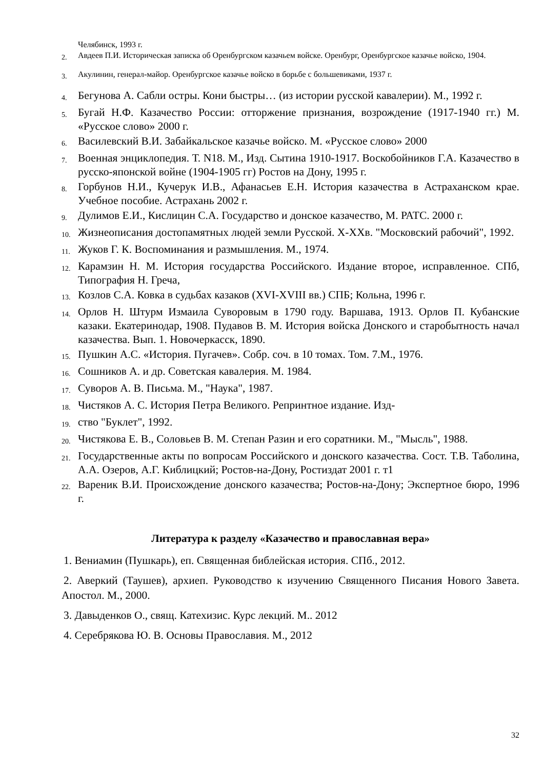Челябинск, 1993 г.
2. Авдеев П.И. Историческая записка об Оренбургском казачьем войске. Оренбург, Оренбургское казачье войско, 1904.
3. Акулинин, генерал-майор. Оренбургское казачье войско в борьбе с большевиками, 1937 г.
4. Бегунова А. Сабли остры. Кони быстры… (из истории русской кавалерии). М., 1992 г.
5. Бугай Н.Ф. Казачество России: отторжение признания, возрождение (1917-1940 гг.) М. «Русское слово» 2000 г.
6. Василевский В.И. Забайкальское казачье войско. М. «Русское слово» 2000
7. Военная энциклопедия. Т. N18. М., Изд. Сытина 1910-1917. Воскобойников Г.А. Казачество в русско-японской войне (1904-1905 гг) Ростов на Дону, 1995 г.
8. Горбунов Н.И., Кучерук И.В., Афанасьев Е.Н. История казачества в Астраханском крае. Учебное пособие. Астрахань 2002 г.
9. Дулимов Е.И., Кислицин С.А. Государство и донское казачество, М. РАТС. 2000 г.
10. Жизнеописания достопамятных людей земли Русской. X-XXв. "Московский рабочий", 1992.
11. Жуков Г. К. Воспоминания и размышления. М., 1974.
12. Карамзин Н. М. История государства Российского. Издание второе, исправленное. СПб, Типография Н. Греча,
13. Козлов С.А. Ковка в судьбах казаков (XVI-XVIII вв.) СПБ; Кольна, 1996 г.
14. Орлов Н. Штурм Измаила Суворовым в 1790 году. Варшава, 1913. Орлов П. Кубанские казаки. Екатеринодар, 1908. Пудавов В. М. История войска Донского и старобытность начал казачества. Вып. 1. Новочеркасск, 1890.
15. Пушкин А.С. «История. Пугачев». Собр. соч. в 10 томах. Том. 7.М., 1976.
16. Сошников А. и др. Советская кавалерия. М. 1984.
17. Суворов А. В. Письма. М., "Наука", 1987.
18. Чистяков А. С. История Петра Великого. Репринтное издание. Изд-
19. ство "Буклет", 1992.
20. Чистякова Е. В., Соловьев В. М. Степан Разин и его соратники. М., "Мысль", 1988.
21. Государственные акты по вопросам Российского и донского казачества. Сост. Т.В. Таболина, А.А. Озеров, А.Г. Киблицкий; Ростов-на-Дону, Ростиздат 2001 г. т1
22. Вареник В.И. Происхождение донского казачества; Ростов-на-Дону; Экспертное бюро, 1996 г.
Литература к разделу «Казачество и православная вера»
1. Вениамин (Пушкарь), еп. Священная библейская история. СПб., 2012.
2. Аверкий (Таушев), архиеп. Руководство к изучению Священного Писания Нового Завета. Апостол. М., 2000.
3. Давыденков О., свящ. Катехизис. Курс лекций. М.. 2012
4. Серебрякова Ю. В. Основы Православия. М., 2012
32